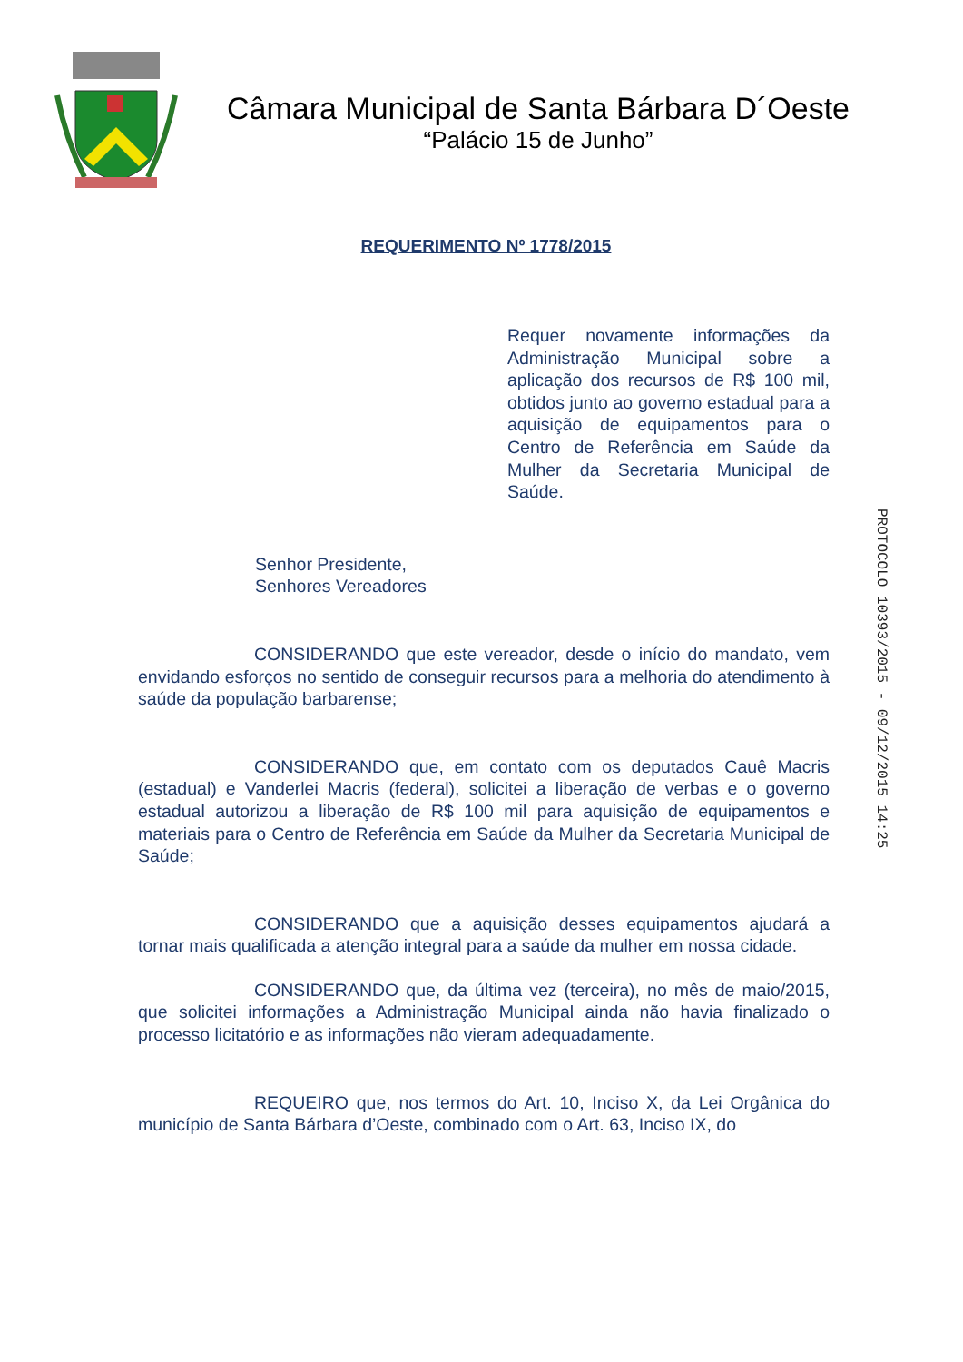Câmara Municipal de Santa Bárbara D´Oeste
“Palácio 15 de Junho”
REQUERIMENTO Nº 1778/2015
Requer novamente informações da Administração Municipal sobre a aplicação dos recursos de R$ 100 mil, obtidos junto ao governo estadual para a aquisição de equipamentos para o Centro de Referência em Saúde da Mulher da Secretaria Municipal de Saúde.
Senhor Presidente,
Senhores Vereadores
CONSIDERANDO que este vereador, desde o início do mandato, vem envidando esforços no sentido de conseguir recursos para a melhoria do atendimento à saúde da população barbarense;
CONSIDERANDO que, em contato com os deputados Cauê Macris (estadual) e Vanderlei Macris (federal), solicitei a liberação de verbas e o governo estadual autorizou a liberação de R$ 100 mil para aquisição de equipamentos e materiais para o Centro de Referência em Saúde da Mulher da Secretaria Municipal de Saúde;
CONSIDERANDO que a aquisição desses equipamentos ajudará a tornar mais qualificada a atenção integral para a saúde da mulher em nossa cidade.
CONSIDERANDO que, da última vez (terceira), no mês de maio/2015, que solicitei informações a Administração Municipal ainda não havia finalizado o processo licitatório e as informações não vieram adequadamente.
REQUEIRO que, nos termos do Art. 10, Inciso X, da Lei Orgânica do município de Santa Bárbara d’Oeste, combinado com o Art. 63, Inciso IX, do
PROTOCOLO 10393/2015 - 09/12/2015 14:25